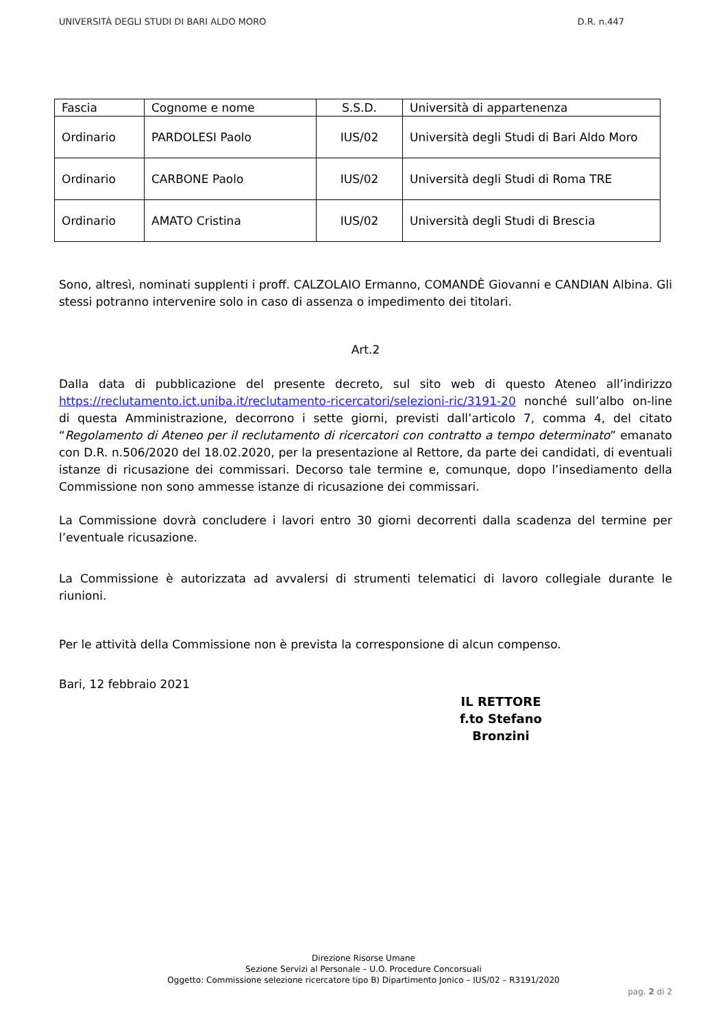UNIVERSITÀ DEGLI STUDI DI BARI ALDO MORO D.R. n.447
| Fascia | Cognome e nome | S.S.D. | Università di appartenenza |
| --- | --- | --- | --- |
| Ordinario | PARDOLESI Paolo | IUS/02 | Università degli Studi di Bari Aldo Moro |
| Ordinario | CARBONE Paolo | IUS/02 | Università degli Studi di Roma TRE |
| Ordinario | AMATO Cristina | IUS/02 | Università degli Studi di Brescia |
Sono, altresì, nominati supplenti i proff. CALZOLAIO Ermanno, COMANDÈ Giovanni e CANDIAN Albina. Gli stessi potranno intervenire solo in caso di assenza o impedimento dei titolari.
Art.2
Dalla data di pubblicazione del presente decreto, sul sito web di questo Ateneo all’indirizzo https://reclutamento.ict.uniba.it/reclutamento-ricercatori/selezioni-ric/3191-20 nonché sull’albo on-line di questa Amministrazione, decorrono i sette giorni, previsti dall’articolo 7, comma 4, del citato “Regolamento di Ateneo per il reclutamento di ricercatori con contratto a tempo determinato” emanato con D.R. n.506/2020 del 18.02.2020, per la presentazione al Rettore, da parte dei candidati, di eventuali istanze di ricusazione dei commissari. Decorso tale termine e, comunque, dopo l’insediamento della Commissione non sono ammesse istanze di ricusazione dei commissari.
La Commissione dovrà concludere i lavori entro 30 giorni decorrenti dalla scadenza del termine per l’eventuale ricusazione.
La Commissione è autorizzata ad avvalersi di strumenti telematici di lavoro collegiale durante le riunioni.
Per le attività della Commissione non è prevista la corresponsione di alcun compenso.
Bari, 12 febbraio 2021
IL RETTORE
f.to Stefano Bronzini
Direzione Risorse Umane
Sezione Servizi al Personale – U.O. Procedure Concorsuali
Oggetto: Commissione selezione ricercatore tipo B) Dipartimento Jonico – IUS/02 – R3191/2020
pag. 2 di 2